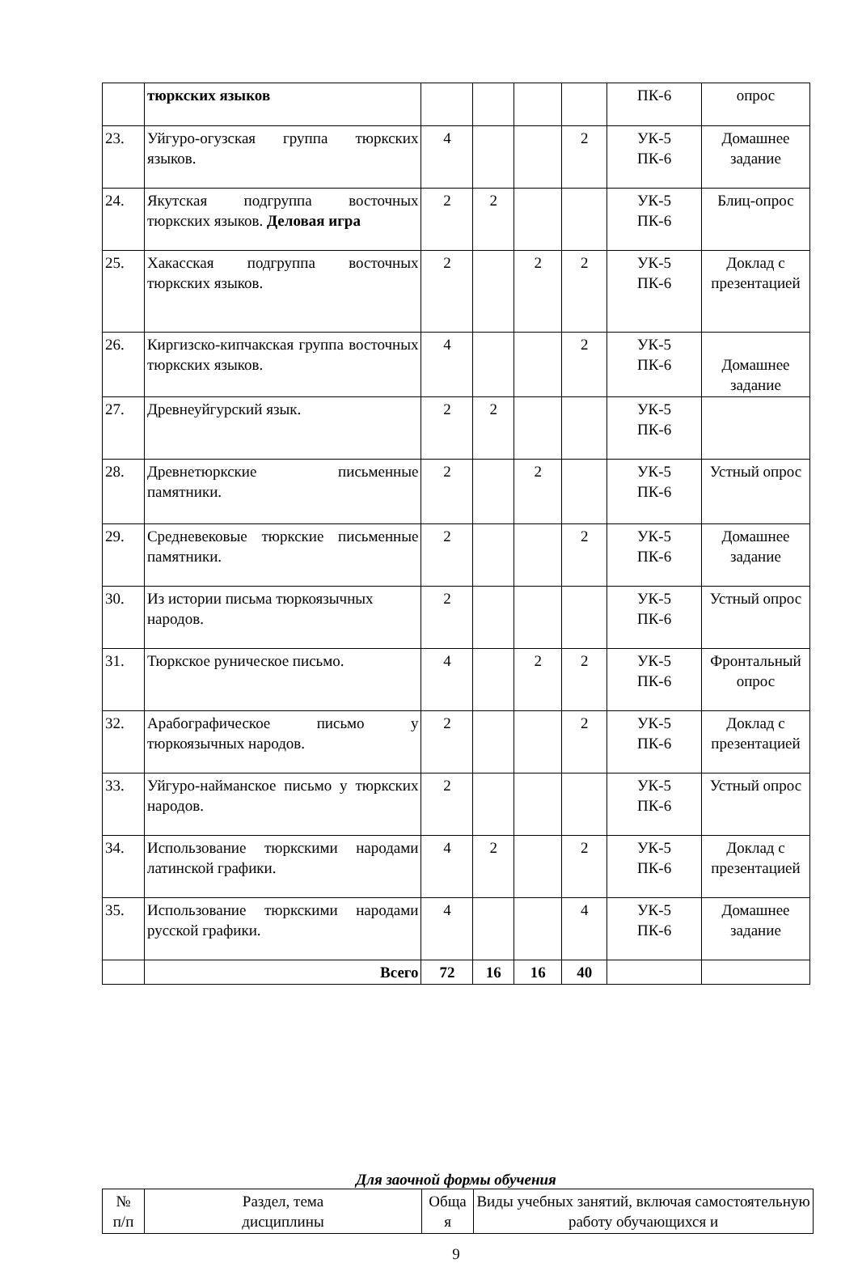| | тюркских языков | | | | | ПК-6 | опрос |
| 23. | Уйгуро-огузская группа тюркских языков. | 4 | | | 2 | УК-5 ПК-6 | Домашнее задание |
| 24. | Якутская подгруппа восточных тюркских языков. Деловая игра | 2 | 2 | | | УК-5 ПК-6 | Блиц-опрос |
| 25. | Хакасская подгруппа восточных тюркских языков. | 2 | | 2 | 2 | УК-5 ПК-6 | Доклад с презентацией |
| 26. | Киргизско-кипчакская группа восточных тюркских языков. | 4 | | | 2 | УК-5 ПК-6 | Домашнее задание |
| 27. | Древнеуйгурский язык. | 2 | 2 | | | УК-5 ПК-6 | |
| 28. | Древнетюркские письменные памятники. | 2 | | 2 | | УК-5 ПК-6 | Устный опрос |
| 29. | Средневековые тюркские письменные памятники. | 2 | | | 2 | УК-5 ПК-6 | Домашнее задание |
| 30. | Из истории письма тюркоязычных народов. | 2 | | | | УК-5 ПК-6 | Устный опрос |
| 31. | Тюркское руническое письмо. | 4 | | 2 | 2 | УК-5 ПК-6 | Фронтальный опрос |
| 32. | Арабографическое письмо у тюркоязычных народов. | 2 | | | 2 | УК-5 ПК-6 | Доклад с презентацией |
| 33. | Уйгуро-найманское письмо у тюркских народов. | 2 | | | | УК-5 ПК-6 | Устный опрос |
| 34. | Использование тюркскими народами латинской графики. | 4 | 2 | | 2 | УК-5 ПК-6 | Доклад с презентацией |
| 35. | Использование тюркскими народами русской графики. | 4 | | | 4 | УК-5 ПК-6 | Домашнее задание |
| | Всего | 72 | 16 | 16 | 40 | | |
Для заочной формы обучения
| № п/п | Раздел, тема дисциплины | Обща я | Виды учебных занятий, включая самостоятельную работу обучающихся и |
9